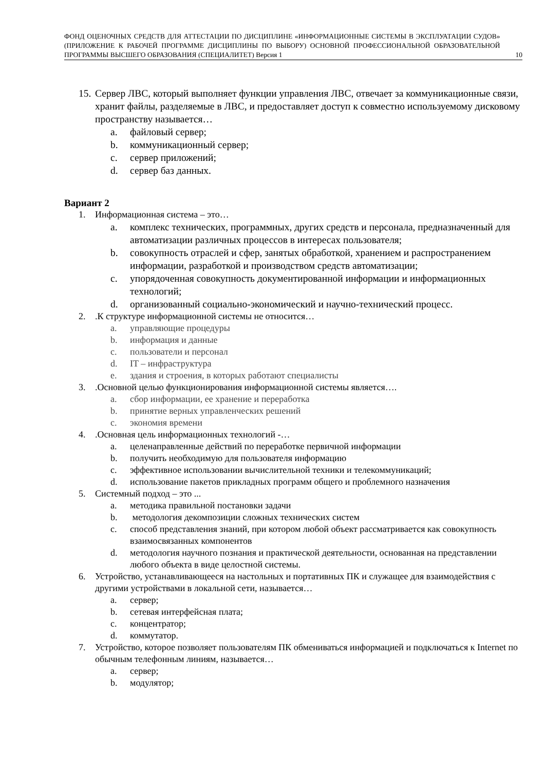ФОНД ОЦЕНОЧНЫХ СРЕДСТВ ДЛЯ АТТЕСТАЦИИ ПО ДИСЦИПЛИНЕ «ИНФОРМАЦИОННЫЕ СИСТЕМЫ В ЭКСПЛУАТАЦИИ СУДОВ» (ПРИЛОЖЕНИЕ К РАБОЧЕЙ ПРОГРАММЕ ДИСЦИПЛИНЫ ПО ВЫБОРУ) ОСНОВНОЙ ПРОФЕССИОНАЛЬНОЙ ОБРАЗОВАТЕЛЬНОЙ ПРОГРАММЫ ВЫСШЕГО ОБРАЗОВАНИЯ (СПЕЦИАЛИТЕТ) Версия 1
10
15. Сервер ЛВС, который выполняет функции управления ЛВС, отвечает за коммуникационные связи, хранит файлы, разделяемые в ЛВС, и предоставляет доступ к совместно используемому дисковому пространству называется…
a. файловый сервер;
b. коммуникационный сервер;
c. сервер приложений;
d. сервер баз данных.
Вариант 2
1. Информационная система – это…
a. комплекс технических, программных, других средств и персонала, предназначенный для автоматизации различных процессов в интересах пользователя;
b. совокупность отраслей и сфер, занятых обработкой, хранением и распространением информации, разработкой и производством средств автоматизации;
c. упорядоченная совокупность документированной информации и информационных технологий;
d. организованный социально-экономический и научно-технический процесс.
2..К структуре информационной системы не относится…
a. управляющие процедуры
b. информация и данные
c. пользователи и персонал
d. IT – инфраструктура
e. здания и строения, в которых работают специалисты
3..Основной целью функционирования информационной системы является….
a. сбор информации, ее хранение и переработка
b. принятие верных управленческих решений
c. экономия времени
4..Основная цель информационных технологий -…
a. целенаправленные действий по переработке первичной информации
b. получить необходимую для пользователя информацию
c. эффективное использовании вычислительной техники и телекоммуникаций;
d. использование пакетов прикладных программ общего и проблемного назначения
5. Системный подход – это ...
a. методика правильной постановки задачи
b. методология декомпозиции сложных технических систем
c. способ представления знаний, при котором любой объект рассматривается как совокупность взаимосвязанных компонентов
d. методология научного познания и практической деятельности, основанная на представлении любого объекта в виде целостной системы.
6. Устройство, устанавливающееся на настольных и портативных ПК и служащее для взаимодействия с другими устройствами в локальной сети, называется…
a. сервер;
b. сетевая интерфейсная плата;
c. концентратор;
d. коммутатор.
7. Устройство, которое позволяет пользователям ПК обмениваться информацией и подключаться к Internet по обычным телефонным линиям, называется…
a. сервер;
b. модулятор;